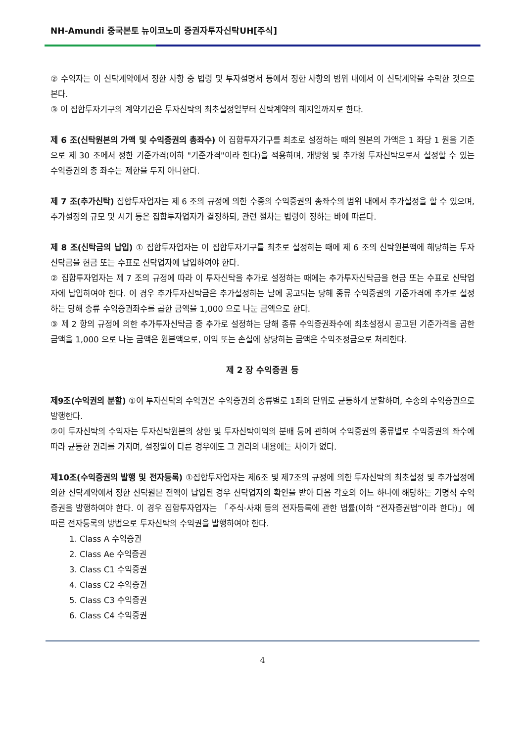NH-Amundi 중국본토 뉴이코노미 증권자투자신탁UH[주식]
② 수익자는 이 신탁계약에서 정한 사항 중 법령 및 투자설명서 등에서 정한 사항의 범위 내에서 이 신탁계약을 수락한 것으로 본다.
③ 이 집합투자기구의 계약기간은 투자신탁의 최초설정일부터 신탁계약의 해지일까지로 한다.
제 6 조(신탁원본의 가액 및 수익증권의 총좌수) 이 집합투자기구를 최초로 설정하는 때의 원본의 가액은 1 좌당 1 원을 기준으로 제 30 조에서 정한 기준가격(이하 "기준가격"이라 한다)을 적용하며, 개방형 및 추가형 투자신탁으로서 설정할 수 있는 수익증권의 총 좌수는 제한을 두지 아니한다.
제 7 조(추가신탁) 집합투자업자는 제 6 조의 규정에 의한 수종의 수익증권의 총좌수의 범위 내에서 추가설정을 할 수 있으며, 추가설정의 규모 및 시기 등은 집합투자업자가 결정하되, 관련 절차는 법령이 정하는 바에 따른다.
제 8 조(신탁금의 납입) ① 집합투자업자는 이 집합투자기구를 최초로 설정하는 때에 제 6 조의 신탁원본액에 해당하는 투자신탁금을 현금 또는 수표로 신탁업자에 납입하여야 한다.
② 집합투자업자는 제 7 조의 규정에 따라 이 투자신탁을 추가로 설정하는 때에는 추가투자신탁금을 현금 또는 수표로 신탁업자에 납입하여야 한다. 이 경우 추가투자신탁금은 추가설정하는 날에 공고되는 당해 종류 수익증권의 기준가격에 추가로 설정하는 당해 종류 수익증권좌수를 곱한 금액을 1,000 으로 나눈 금액으로 한다.
③ 제 2 항의 규정에 의한 추가투자신탁금 중 추가로 설정하는 당해 종류 수익증권좌수에 최초설정시 공고된 기준가격을 곱한 금액을 1,000 으로 나눈 금액은 원본액으로, 이익 또는 손실에 상당하는 금액은 수익조정금으로 처리한다.
제 2 장 수익증권 등
제9조(수익권의 분할) ①이 투자신탁의 수익권은 수익증권의 종류별로 1좌의 단위로 균등하게 분할하며, 수종의 수익증권으로 발행한다.
②이 투자신탁의 수익자는 투자신탁원본의 상환 및 투자신탁이익의 분배 등에 관하여 수익증권의 종류별로 수익증권의 좌수에 따라 균등한 권리를 가지며, 설정일이 다른 경우에도 그 권리의 내용에는 차이가 없다.
제10조(수익증권의 발행 및 전자등록) ①집합투자업자는 제6조 및 제7조의 규정에 의한 투자신탁의 최초설정 및 추가설정에 의한 신탁계약에서 정한 신탁원본 전액이 납입된 경우 신탁업자의 확인을 받아 다음 각호의 어느 하나에 해당하는 기명식 수익증권을 발행하여야 한다. 이 경우 집합투자업자는 「주식·사채 등의 전자등록에 관한 법률(이하 “전자증권법”이라 한다)」에 따른 전자등록의 방법으로 투자신탁의 수익권을 발행하여야 한다.
1. Class A 수익증권
2. Class Ae 수익증권
3. Class C1 수익증권
4. Class C2 수익증권
5. Class C3 수익증권
6. Class C4 수익증권
4